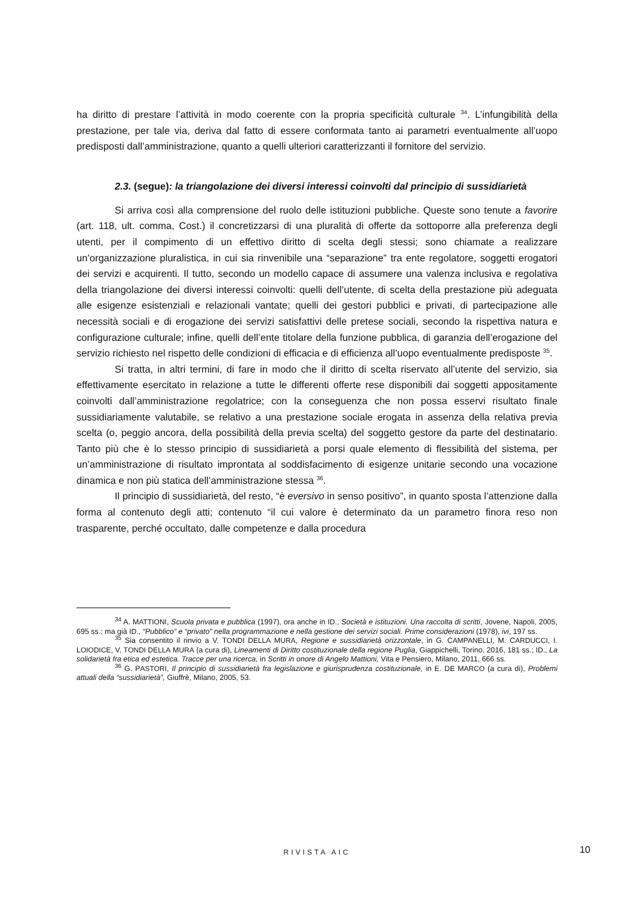ha diritto di prestare l’attività in modo coerente con la propria specificità culturale <sup>34</sup>. L’infungibilità della prestazione, per tale via, deriva dal fatto di essere conformata tanto ai parametri eventualmente all’uopo predisposti dall’amministrazione, quanto a quelli ulteriori caratterizzanti il fornitore del servizio.
2.3. (segue): la triangolazione dei diversi interessi coinvolti dal principio di sussidiarietà
Si arriva così alla comprensione del ruolo delle istituzioni pubbliche. Queste sono tenute a favorire (art. 118, ult. comma, Cost.) il concretizzarsi di una pluralità di offerte da sottoporre alla preferenza degli utenti, per il compimento di un effettivo diritto di scelta degli stessi; sono chiamate a realizzare un’organizzazione pluralistica, in cui sia rinvenibile una “separazione” tra ente regolatore, soggetti erogatori dei servizi e acquirenti. Il tutto, secondo un modello capace di assumere una valenza inclusiva e regolativa della triangolazione dei diversi interessi coinvolti: quelli dell’utente, di scelta della prestazione più adeguata alle esigenze esistenziali e relazionali vantate; quelli dei gestori pubblici e privati, di partecipazione alle necessità sociali e di erogazione dei servizi satisfattivi delle pretese sociali, secondo la rispettiva natura e configurazione culturale; infine, quelli dell’ente titolare della funzione pubblica, di garanzia dell’erogazione del servizio richiesto nel rispetto delle condizioni di efficacia e di efficienza all’uopo eventualmente predisposte <sup>35</sup>.
Si tratta, in altri termini, di fare in modo che il diritto di scelta riservato all’utente del servizio, sia effettivamente esercitato in relazione a tutte le differenti offerte rese disponibili dai soggetti appositamente coinvolti dall’amministrazione regolatrice; con la conseguenza che non possa esservi risultato finale sussidiariamente valutabile, se relativo a una prestazione sociale erogata in assenza della relativa previa scelta (o, peggio ancora, della possibilità della previa scelta) del soggetto gestore da parte del destinatario. Tanto più che è lo stesso principio di sussidiarietà a porsi quale elemento di flessibilità del sistema, per un’amministrazione di risultato improntata al soddisfacimento di esigenze unitarie secondo una vocazione dinamica e non più statica dell’amministrazione stessa <sup>36</sup>.
Il principio di sussidiarietà, del resto, “è eversivo in senso positivo”, in quanto sposta l’attenzione dalla forma al contenuto degli atti; contenuto “il cui valore è determinato da un parametro finora reso non trasparente, perché occultato, dalle competenze e dalla procedura
<sup>34</sup> A. MATTIONI, Scuola privata e pubblica (1997), ora anche in ID., Società e istituzioni. Una raccolta di scritti, Jovene, Napoli, 2005, 695 ss.; ma già ID., “Pubblico” e “privato” nella programmazione e nella gestione dei servizi sociali. Prime considerazioni (1978), ivi, 197 ss.
<sup>35</sup> Sia consentito il rinvio a V. TONDI DELLA MURA, Regione e sussidiarietà orizzontale, in G. CAMPANELLI, M. CARDUCCI, I. LOIODICE, V. TONDI DELLA MURA (a cura di), Lineamenti di Diritto costituzionale della regione Puglia, Giappichelli, Torino, 2016, 181 ss.; ID., La solidarietà fra etica ed estetica. Tracce per una ricerca, in Scritti in onore di Angelo Mattioni, Vita e Pensiero, Milano, 2011, 666 ss.
<sup>36</sup> G. PASTORI, Il principio di sussidiarietà fra legislazione e giurisprudenza costituzionale, in E. DE MARCO (a cura di), Problemi attuali della “sussidiarietà”, Giuffrè, Milano, 2005, 53.
RIVISTA AIC 10